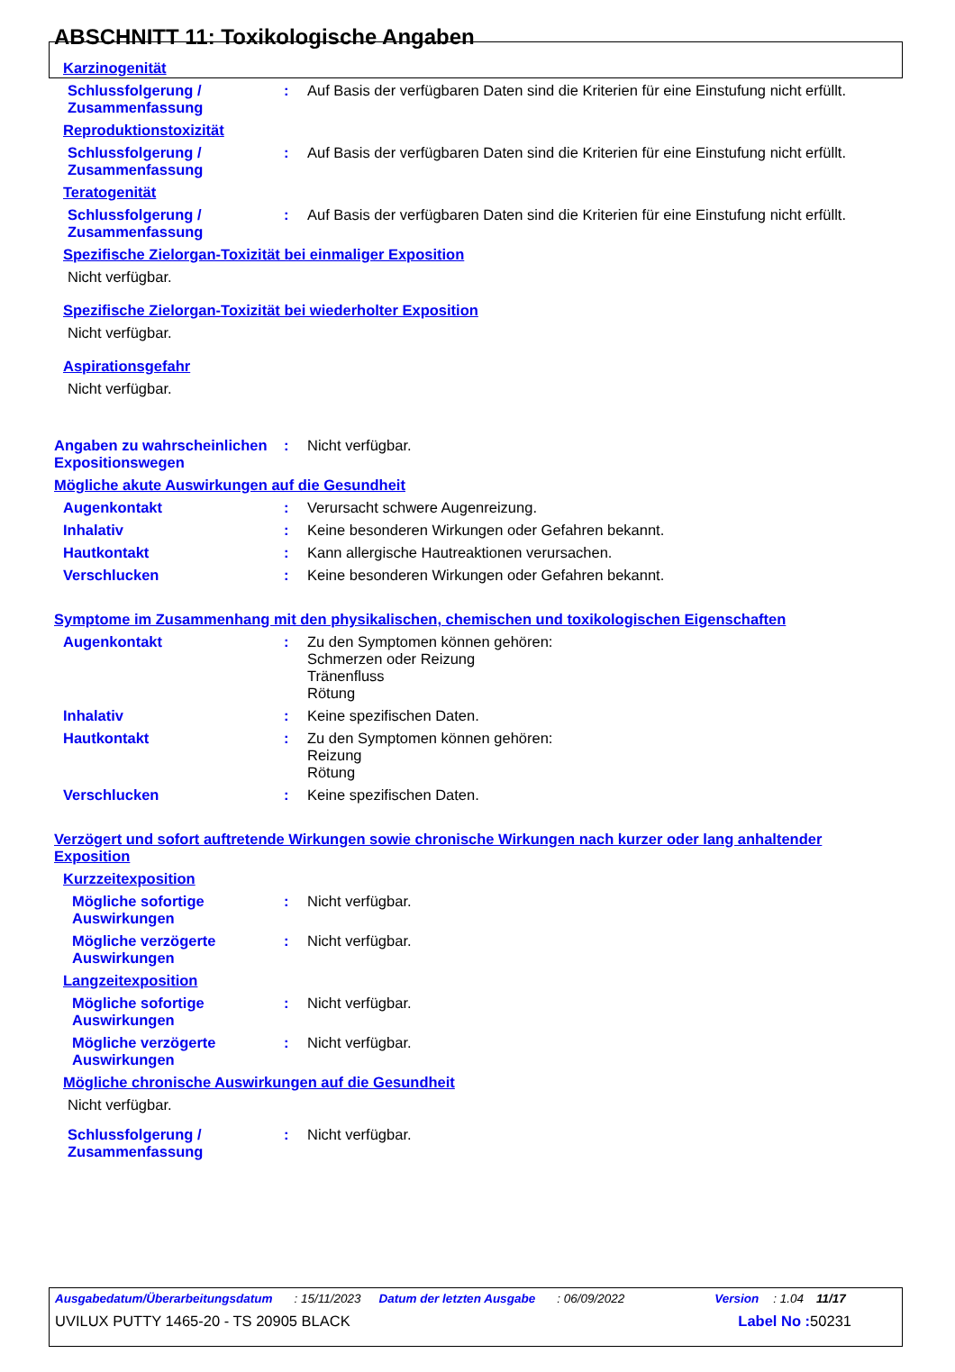ABSCHNITT 11: Toxikologische Angaben
Karzinogenität
Schlussfolgerung / Zusammenfassung
: Auf Basis der verfügbaren Daten sind die Kriterien für eine Einstufung nicht erfüllt.
Reproduktionstoxizität
Schlussfolgerung / Zusammenfassung
: Auf Basis der verfügbaren Daten sind die Kriterien für eine Einstufung nicht erfüllt.
Teratogenität
Schlussfolgerung / Zusammenfassung
: Auf Basis der verfügbaren Daten sind die Kriterien für eine Einstufung nicht erfüllt.
Spezifische Zielorgan-Toxizität bei einmaliger Exposition
Nicht verfügbar.
Spezifische Zielorgan-Toxizität bei wiederholter Exposition
Nicht verfügbar.
Aspirationsgefahr
Nicht verfügbar.
Angaben zu wahrscheinlichen Expositionswegen
: Nicht verfügbar.
Mögliche akute Auswirkungen auf die Gesundheit
Augenkontakt : Verursacht schwere Augenreizung.
Inhalativ : Keine besonderen Wirkungen oder Gefahren bekannt.
Hautkontakt : Kann allergische Hautreaktionen verursachen.
Verschlucken : Keine besonderen Wirkungen oder Gefahren bekannt.
Symptome im Zusammenhang mit den physikalischen, chemischen und toxikologischen Eigenschaften
Augenkontakt : Zu den Symptomen können gehören:
Schmerzen oder Reizung
Tränenfluss
Rötung
Inhalativ : Keine spezifischen Daten.
Hautkontakt : Zu den Symptomen können gehören:
Reizung
Rötung
Verschlucken : Keine spezifischen Daten.
Verzögert und sofort auftretende Wirkungen sowie chronische Wirkungen nach kurzer oder lang anhaltender Exposition
Kurzzeitexposition
Mögliche sofortige Auswirkungen
: Nicht verfügbar.
Mögliche verzögerte Auswirkungen
: Nicht verfügbar.
Langzeitexposition
Mögliche sofortige Auswirkungen
: Nicht verfügbar.
Mögliche verzögerte Auswirkungen
: Nicht verfügbar.
Mögliche chronische Auswirkungen auf die Gesundheit
Nicht verfügbar.
Schlussfolgerung / Zusammenfassung
: Nicht verfügbar.
Ausgabedatum/Überarbeitungsdatum: 15/11/2023 Datum der letzten Ausgabe: 06/09/2022 Version: 1.04 11/17
UVILUX PUTTY 1465-20 - TS 20905 BLACK Label No : 50231